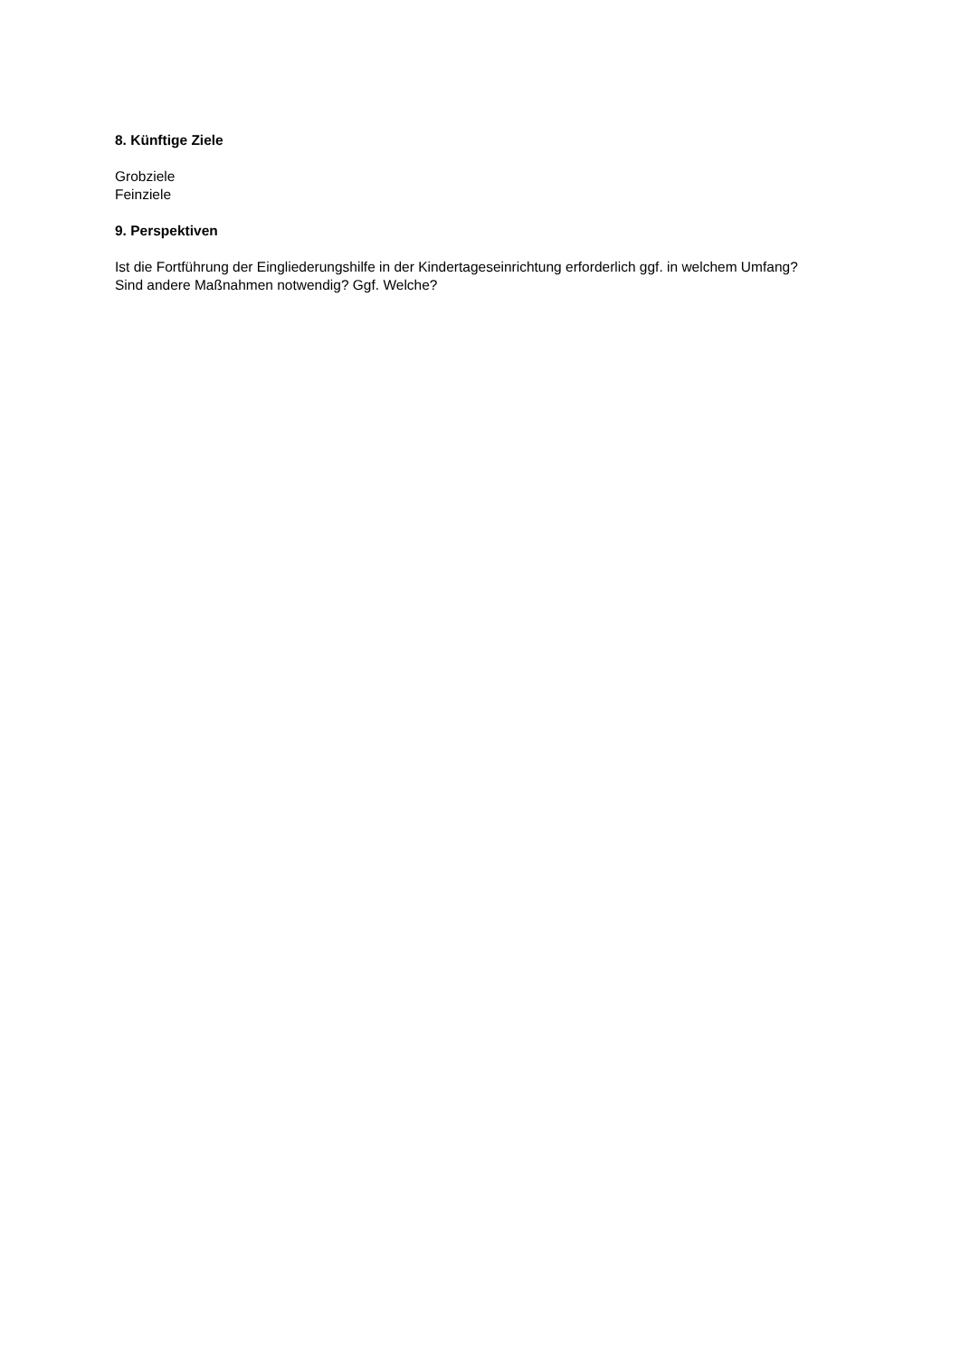8. Künftige Ziele
Grobziele
Feinziele
9. Perspektiven
Ist die Fortführung der Eingliederungshilfe in der Kindertageseinrichtung erforderlich ggf. in welchem Umfang?
Sind andere Maßnahmen notwendig? Ggf. Welche?